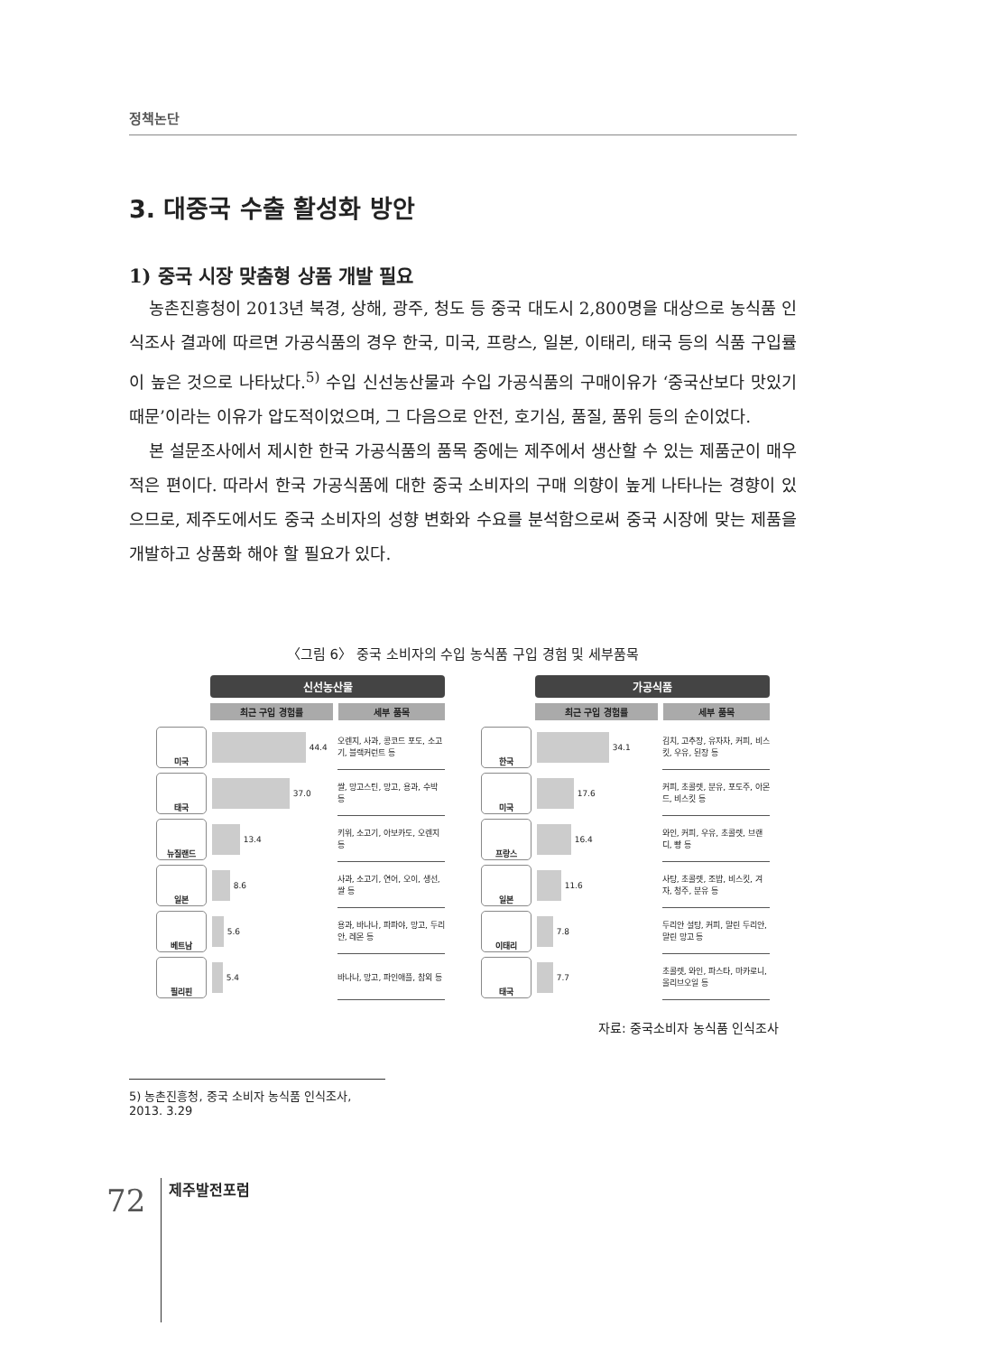정책논단
3. 대중국 수출 활성화 방안
1) 중국 시장 맞춤형 상품 개발 필요
농촌진흥청이 2013년 북경, 상해, 광주, 청도 등 중국 대도시 2,800명을 대상으로 농식품 인식조사 결과에 따르면 가공식품의 경우 한국, 미국, 프랑스, 일본, 이태리, 태국 등의 식품 구입률이 높은 것으로 나타났다.<sup>5)</sup> 수입 신선농산물과 수입 가공식품의 구매이유가 ‘중국산보다 맛있기 때문’이라는 이유가 압도적이었으며, 그 다음으로 안전, 호기심, 품질, 품위 등의 순이었다.
본 설문조사에서 제시한 한국 가공식품의 품목 중에는 제주에서 생산할 수 있는 제품군이 매우 적은 편이다. 따라서 한국 가공식품에 대한 중국 소비자의 구매 의향이 높게 나타나는 경향이 있으므로, 제주도에서도 중국 소비자의 성향 변화와 수요를 분석함으로써 중국 시장에 맞는 제품을 개발하고 상품화 해야 할 필요가 있다.
〈그림 6〉 중국 소비자의 수입 농식품 구입 경험 및 세부품목
신선농산물
최근 구입 경험률 세부 품목
미국
44.4
오렌지, 사과, 콩코드 포도, 소고기, 블랙커런트 등
태국
37.0
쌀, 망고스틴, 망고, 용과, 수박 등
뉴질랜드
13.4
키위, 소고기, 아보카도, 오렌지 등
일본
8.6
사과, 소고기, 연어, 오이, 생선, 쌀 등
베트남
5.6
용과, 바나나, 파파야, 망고, 두리안, 레몬 등
필리핀
5.4
바나나, 망고, 파인애플, 참외 등
가공식품
최근 구입 경험률 세부 품목
한국
34.1
김치, 고추장, 유자차, 커피, 비스킷, 우유, 된장 등
미국
17.6
커피, 초콜렛, 분유, 포도주, 아몬드, 비스킷 등
프랑스
16.4
와인, 커피, 우유, 초콜렛, 브랜디, 빵 등
일본
11.6
사탕, 초콜렛, 조밥, 비스킷, 겨자, 청주, 분유 등
이태리
7.8
두리안 설탕, 커피, 말린 두리안, 말린 망고 등
태국
7.7
초콜렛, 와인, 파스타, 마카로니, 올리브오일 등
자료: 중국소비자 농식품 인식조사
5) 농촌진흥청, 중국 소비자 농식품 인식조사, 2013. 3.29
72 제주발전포럼